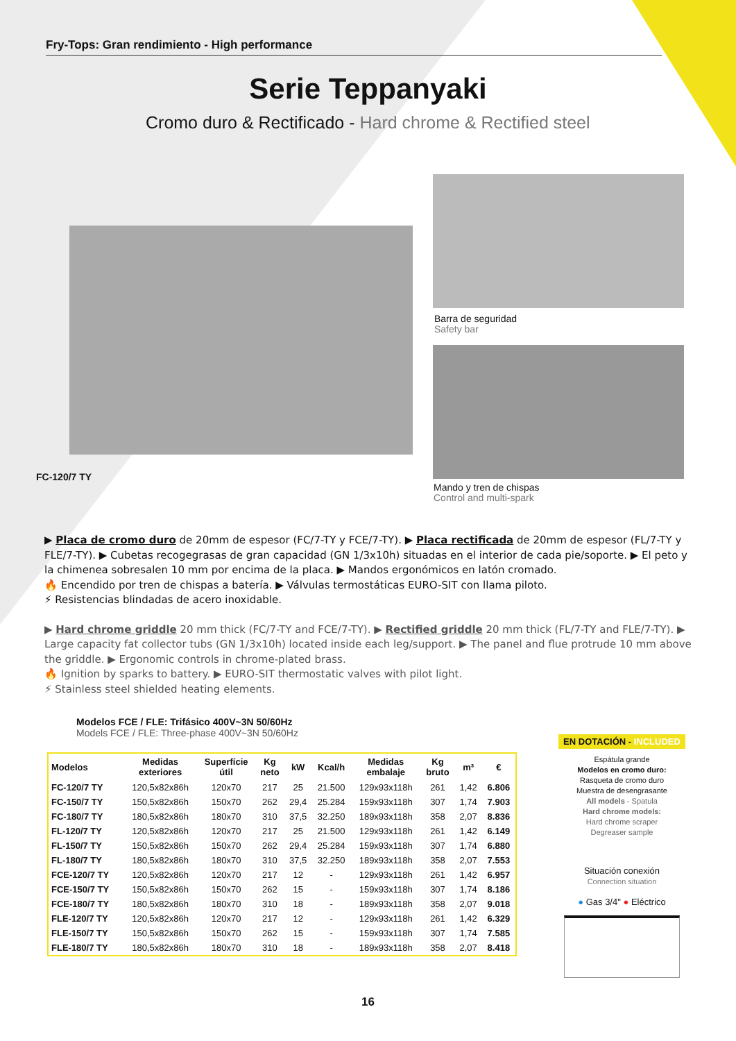Fry-Tops: Gran rendimiento - High performance
Serie Teppanyaki
Cromo duro & Rectificado - Hard chrome & Rectified steel
FC-120/7 TY
Barra de seguridad
Safety bar
Mando y tren de chispas
Control and multi-spark
▶ Placa de cromo duro de 20mm de espesor (FC/7-TY y FCE/7-TY). ▶ Placa rectificada de 20mm de espesor (FL/7-TY y FLE/7-TY). ▶ Cubetas recogegrasas de gran capacidad (GN 1/3x10h) situadas en el interior de cada pie/soporte. ▶ El peto y la chimenea sobresalen 10 mm por encima de la placa. ▶ Mandos ergonómicos en latón cromado.
🔥 Encendido por tren de chispas a batería. ▶ Válvulas termostáticas EURO-SIT con llama piloto.
⚡ Resistencias blindadas de acero inoxidable.
▶ Hard chrome griddle 20 mm thick (FC/7-TY and FCE/7-TY). ▶ Rectified griddle 20 mm thick (FL/7-TY and FLE/7-TY). ▶ Large capacity fat collector tubs (GN 1/3x10h) located inside each leg/support. ▶ The panel and flue protrude 10 mm above the griddle. ▶ Ergonomic controls in chrome-plated brass.
🔥 Ignition by sparks to battery. ▶ EURO-SIT thermostatic valves with pilot light.
⚡ Stainless steel shielded heating elements.
Modelos FCE / FLE: Trifásico 400V~3N 50/60Hz
Models FCE / FLE: Three-phase 400V~3N 50/60Hz
| Modelos | Medidas exteriores | Superfície útil | Kg neto | kW | Kcal/h | Medidas embalaje | Kg bruto | m³ | € |
| --- | --- | --- | --- | --- | --- | --- | --- | --- | --- |
| FC-120/7 TY | 120,5x82x86h | 120x70 | 217 | 25 | 21.500 | 129x93x118h | 261 | 1,42 | 6.806 |
| FC-150/7 TY | 150,5x82x86h | 150x70 | 262 | 29,4 | 25.284 | 159x93x118h | 307 | 1,74 | 7.903 |
| FC-180/7 TY | 180,5x82x86h | 180x70 | 310 | 37,5 | 32.250 | 189x93x118h | 358 | 2,07 | 8.836 |
| FL-120/7 TY | 120,5x82x86h | 120x70 | 217 | 25 | 21.500 | 129x93x118h | 261 | 1,42 | 6.149 |
| FL-150/7 TY | 150,5x82x86h | 150x70 | 262 | 29,4 | 25.284 | 159x93x118h | 307 | 1,74 | 6.880 |
| FL-180/7 TY | 180,5x82x86h | 180x70 | 310 | 37,5 | 32.250 | 189x93x118h | 358 | 2,07 | 7.553 |
| FCE-120/7 TY | 120,5x82x86h | 120x70 | 217 | 12 | - | 129x93x118h | 261 | 1,42 | 6.957 |
| FCE-150/7 TY | 150,5x82x86h | 150x70 | 262 | 15 | - | 159x93x118h | 307 | 1,74 | 8.186 |
| FCE-180/7 TY | 180,5x82x86h | 180x70 | 310 | 18 | - | 189x93x118h | 358 | 2,07 | 9.018 |
| FLE-120/7 TY | 120,5x82x86h | 120x70 | 217 | 12 | - | 129x93x118h | 261 | 1,42 | 6.329 |
| FLE-150/7 TY | 150,5x82x86h | 150x70 | 262 | 15 | - | 159x93x118h | 307 | 1,74 | 7.585 |
| FLE-180/7 TY | 180,5x82x86h | 180x70 | 310 | 18 | - | 189x93x118h | 358 | 2,07 | 8.418 |
EN DOTACIÓN - INCLUDED
Espátula grande
Modelos en cromo duro:
Rasqueta de cromo duro
Muestra de desengrasante
All models - Spatula
Hard chrome models:
Hard chrome scraper
Degreaser sample
Situación conexión
Connection situation
● Gas 3/4" ● Eléctrico
16